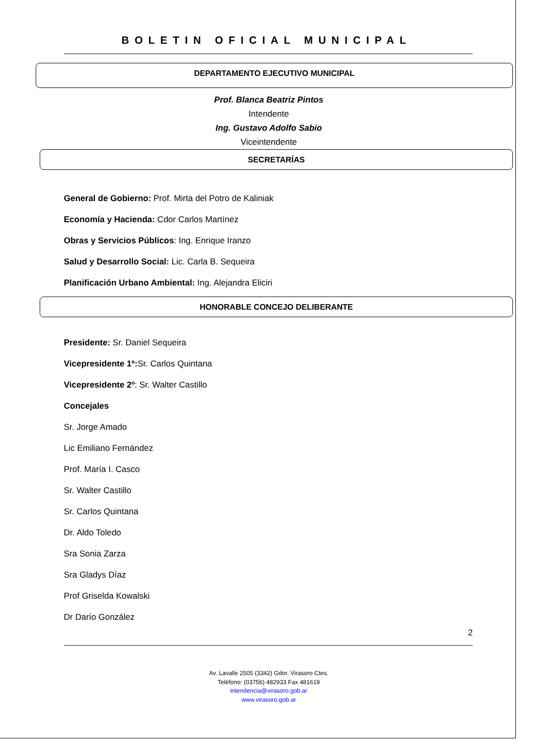BOLETIN OFICIAL MUNICIPAL
DEPARTAMENTO EJECUTIVO MUNICIPAL
Prof. Blanca Beatriz Pintos
Intendente
Ing. Gustavo Adolfo Sabio
Viceintendente
SECRETARÍAS
General de Gobierno: Prof. Mirta del Potro de Kaliniak
Economía y Hacienda: Cdor Carlos Martínez
Obras y Servicios Públicos: Ing. Enrique Iranzo
Salud y Desarrollo Social: Lic. Carla B. Sequeira
Planificación Urbano Ambiental: Ing. Alejandra Eliciri
HONORABLE CONCEJO DELIBERANTE
Presidente: Sr. Daniel Sequeira
Vicepresidente 1º: Sr. Carlos Quintana
Vicepresidente 2º: Sr. Walter Castillo
Concejales
Sr. Jorge Amado
Lic Emiliano Fernández
Prof. María I. Casco
Sr. Walter Castillo
Sr. Carlos Quintana
Dr. Aldo Toledo
Sra Sonia Zarza
Sra Gladys Díaz
Prof Griselda Kowalski
Dr Darío González
2
Av. Lavalle 2505 (3342) Gdor. Virasoro Ctes.
Teléfono: (03756) 482933 Fax 481619
intendencia@virasoro.gob.ar
www.virasoro.gob.ar